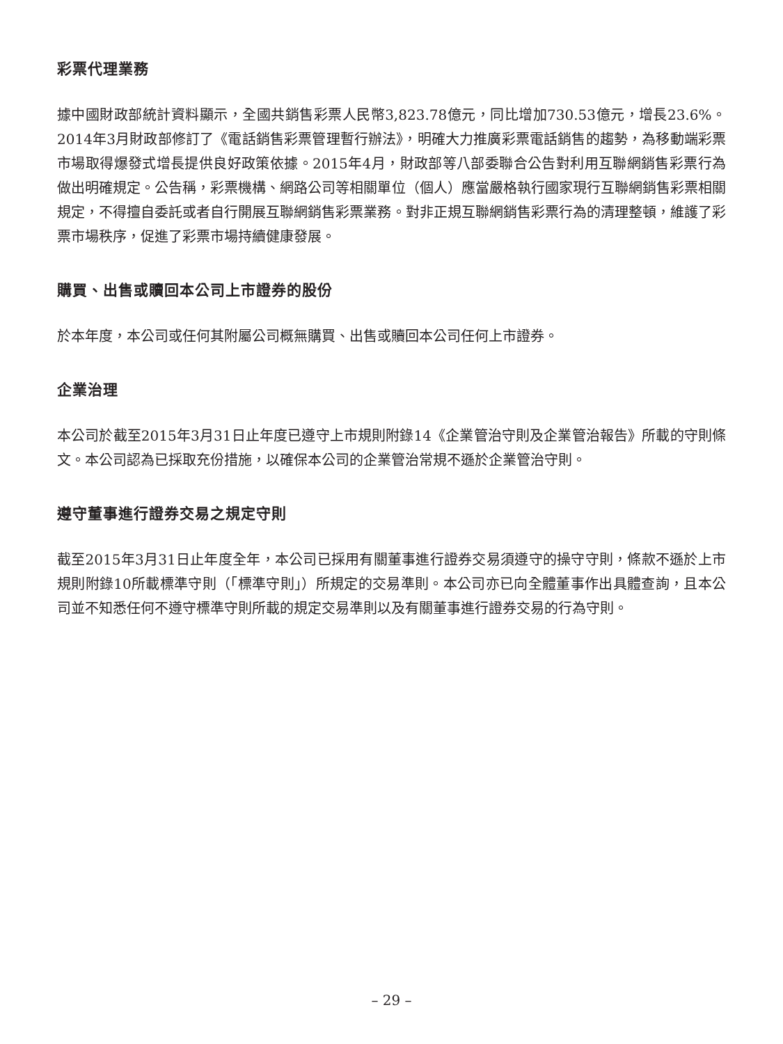彩票代理業務
據中國財政部統計資料顯示，全國共銷售彩票人民幣3,823.78億元，同比增加730.53億元，增長23.6%。2014年3月財政部修訂了《電話銷售彩票管理暫行辦法》，明確大力推廣彩票電話銷售的趨勢，為移動端彩票市場取得爆發式增長提供良好政策依據。2015年4月，財政部等八部委聯合公告對利用互聯網銷售彩票行為做出明確規定。公告稱，彩票機構、網路公司等相關單位（個人）應當嚴格執行國家現行互聯網銷售彩票相關規定，不得擅自委託或者自行開展互聯網銷售彩票業務。對非正規互聯網銷售彩票行為的清理整頓，維護了彩票市場秩序，促進了彩票市場持續健康發展。
購買、出售或贖回本公司上市證券的股份
於本年度，本公司或任何其附屬公司概無購買、出售或贖回本公司任何上市證券。
企業治理
本公司於截至2015年3月31日止年度已遵守上市規則附錄14《企業管治守則及企業管治報告》所載的守則條文。本公司認為已採取充份措施，以確保本公司的企業管治常規不遜於企業管治守則。
遵守董事進行證券交易之規定守則
截至2015年3月31日止年度全年，本公司已採用有關董事進行證券交易須遵守的操守守則，條款不遜於上市規則附錄10所載標準守則（「標準守則」）所規定的交易準則。本公司亦已向全體董事作出具體查詢，且本公司並不知悉任何不遵守標準守則所載的規定交易準則以及有關董事進行證券交易的行為守則。
– 29 –